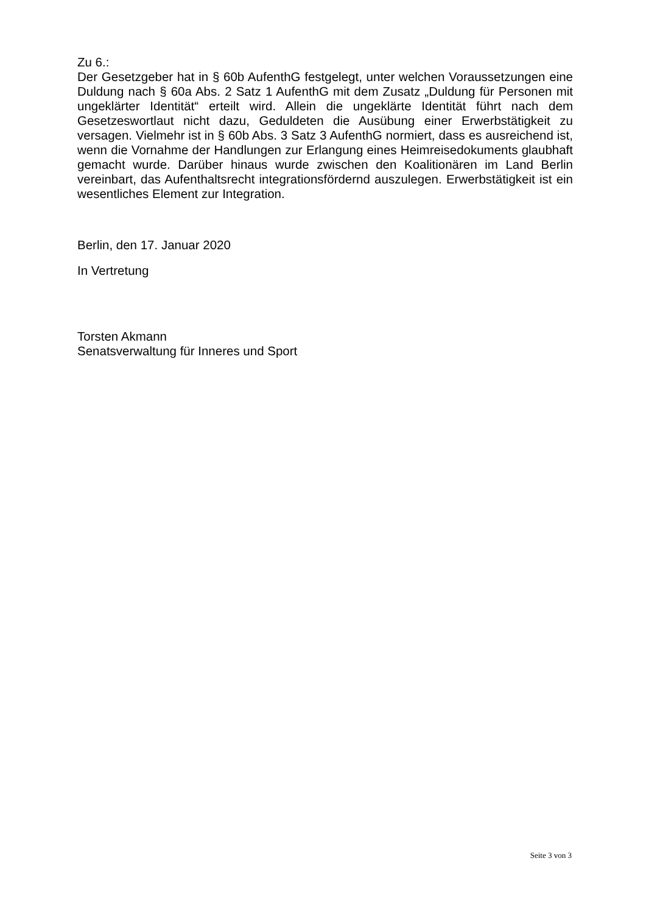Zu 6.:
Der Gesetzgeber hat in § 60b AufenthG festgelegt, unter welchen Voraussetzungen eine Duldung nach § 60a Abs. 2 Satz 1 AufenthG mit dem Zusatz „Duldung für Personen mit ungeklärter Identität“ erteilt wird. Allein die ungeklärte Identität führt nach dem Gesetzeswortlaut nicht dazu, Geduldeten die Ausübung einer Erwerbstätigkeit zu versagen. Vielmehr ist in § 60b Abs. 3 Satz 3 AufenthG normiert, dass es ausreichend ist, wenn die Vornahme der Handlungen zur Erlangung eines Heimreisedokuments glaubhaft gemacht wurde. Darüber hinaus wurde zwischen den Koalitionären im Land Berlin vereinbart, das Aufenthaltsrecht integrationsfördernd auszulegen. Erwerbstätigkeit ist ein wesentliches Element zur Integration.
Berlin, den 17. Januar 2020
In Vertretung
Torsten Akmann
Senatsverwaltung für Inneres und Sport
Seite 3 von 3